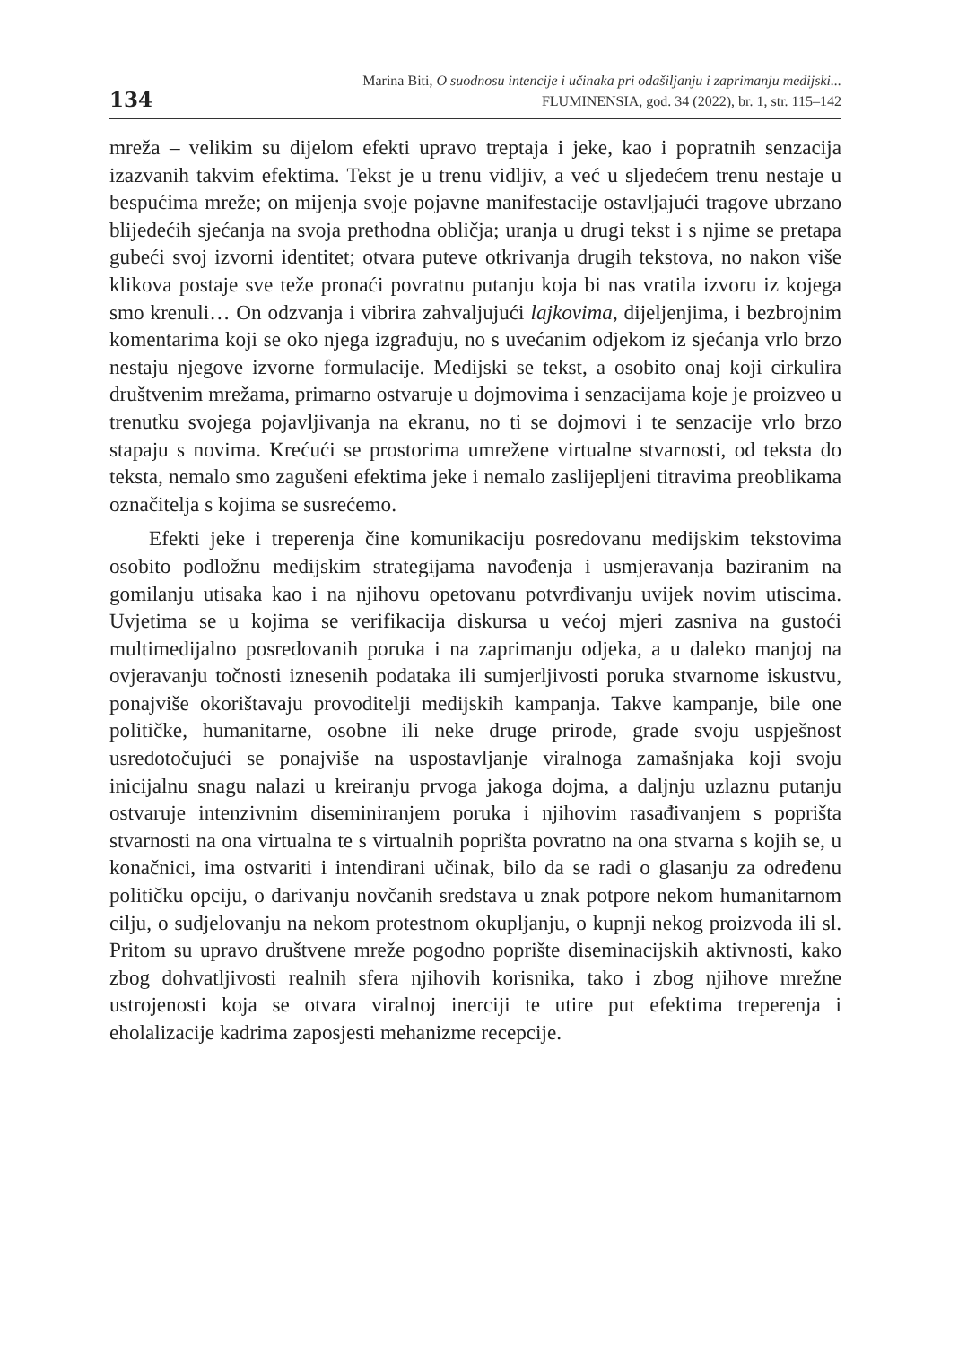134
Marina Biti, O suodnosu intencije i učinaka pri odašiljanju i zaprimanju medijski...
FLUMINENSIA, god. 34 (2022), br. 1, str. 115–142
mreža – velikim su dijelom efekti upravo treptaja i jeke, kao i popratnih senzacija izazvanih takvim efektima. Tekst je u trenu vidljiv, a već u sljedećem trenu nestaje u bespućima mreže; on mijenja svoje pojavne manifestacije ostavljajući tragove ubrzano blijedećih sjećanja na svoja prethodna obličja; uranja u drugi tekst i s njime se pretapa gubeći svoj izvorni identitet; otvara puteve otkrivanja drugih tekstova, no nakon više klikova postaje sve teže pronaći povratnu putanju koja bi nas vratila izvoru iz kojega smo krenuli… On odzvanja i vibrira zahvaljujući lajkovima, dijeljenjima, i bezbrojnim komentarima koji se oko njega izgrađuju, no s uvećanim odjekom iz sjećanja vrlo brzo nestaju njegove izvorne formulacije. Medijski se tekst, a osobito onaj koji cirkulira društvenim mrežama, primarno ostvaruje u dojmovima i senzacijama koje je proizveo u trenutku svojega pojavljivanja na ekranu, no ti se dojmovi i te senzacije vrlo brzo stapaju s novima. Krećući se prostorima umrežene virtualne stvarnosti, od teksta do teksta, nemalo smo zagušeni efektima jeke i nemalo zaslijepljeni titravima preoblikama označitelja s kojima se susrećemo.
Efekti jeke i treperenja čine komunikaciju posredovanu medijskim tekstovima osobito podložnu medijskim strategijama navođenja i usmjeravanja baziranim na gomilanju utisaka kao i na njihovu opetovanu potvrđivanju uvijek novim utiscima. Uvjetima se u kojima se verifikacija diskursa u većoj mjeri zasniva na gustoći multimedijalno posredovanih poruka i na zaprimanju odjeka, a u daleko manjoj na ovjeravanju točnosti iznesenih podataka ili sumjerljivosti poruka stvarnome iskustvu, ponajviše okorištavaju provoditelji medijskih kampanja. Takve kampanje, bile one političke, humanitarne, osobne ili neke druge prirode, grade svoju uspješnost usredotočujući se ponajviše na uspostavljanje viralnoga zamašnjaka koji svoju inicijalnu snagu nalazi u kreiranju prvoga jakoga dojma, a daljnju uzlaznu putanju ostvaruje intenzivnim diseminiranjem poruka i njihovim rasađivanjem s poprišta stvarnosti na ona virtualna te s virtualnih poprišta povratno na ona stvarna s kojih se, u konačnici, ima ostvariti i intendirani učinak, bilo da se radi o glasanju za određenu političku opciju, o darivanju novčanih sredstava u znak potpore nekom humanitarnom cilju, o sudjelovanju na nekom protestnom okupljanju, o kupnji nekog proizvoda ili sl. Pritom su upravo društvene mreže pogodno poprište diseminacijskih aktivnosti, kako zbog dohvatljivosti realnih sfera njihovih korisnika, tako i zbog njihove mrežne ustrojenosti koja se otvara viralnoj inerciji te utire put efektima treperenja i eholalizacije kadrima zaposjesti mehanizme recepcije.